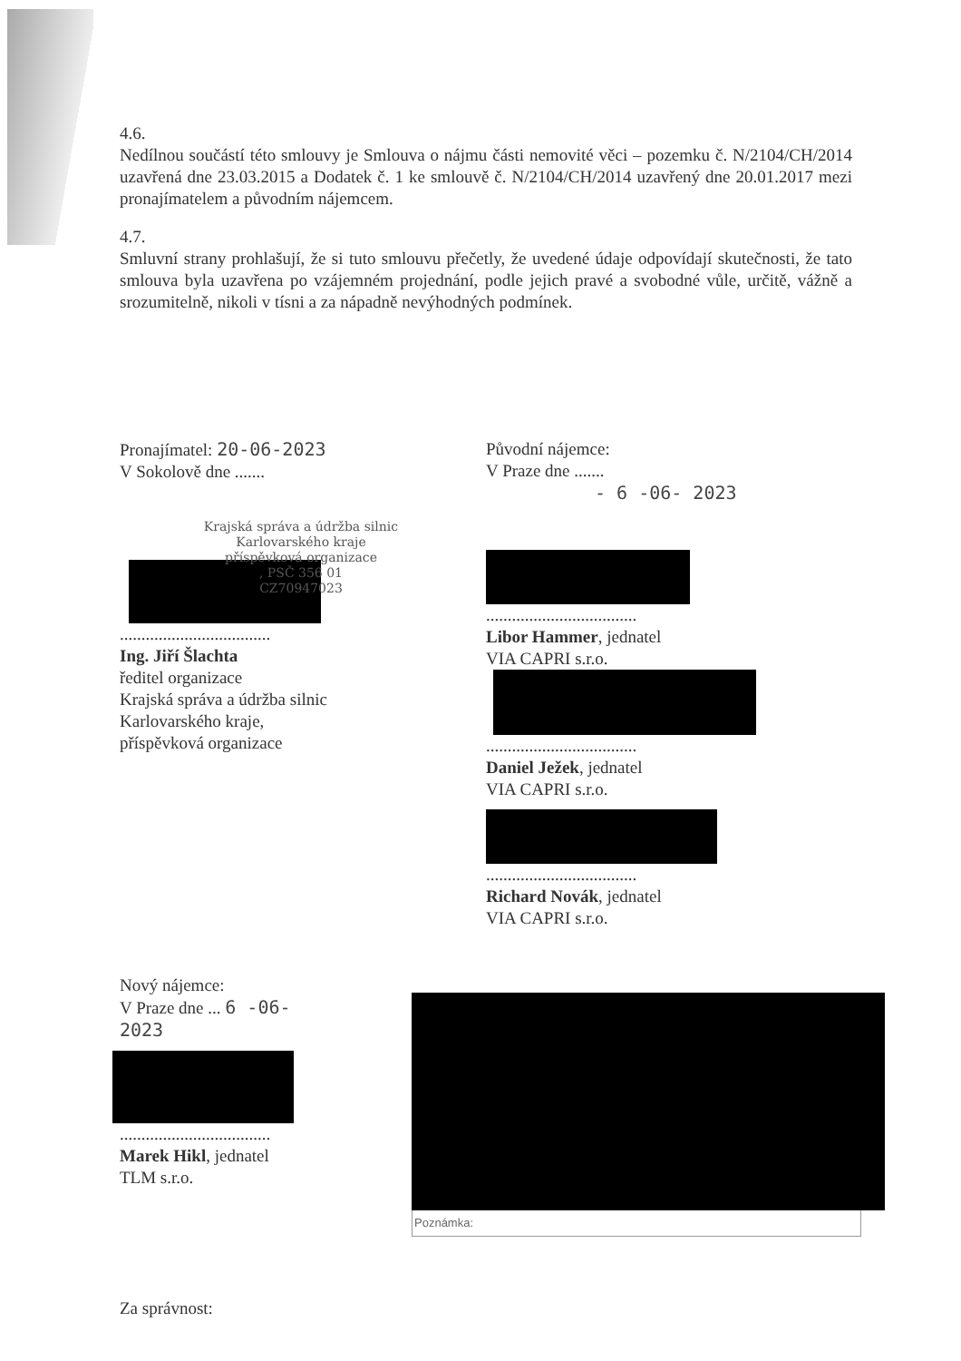4.6.
Nedílnou součástí této smlouvy je Smlouva o nájmu části nemovité věci – pozemku č. N/2104/CH/2014 uzavřená dne 23.03.2015 a Dodatek č. 1 ke smlouvě č. N/2104/CH/2014 uzavřený dne 20.01.2017 mezi pronajímatelem a původním nájemcem.
4.7.
Smluvní strany prohlašují, že si tuto smlouvu přečetly, že uvedené údaje odpovídají skutečnosti, že tato smlouva byla uzavřena po vzájemném projednání, podle jejich pravé a svobodné vůle, určitě, vážně a srozumitelně, nikoli v tísni a za nápadně nevýhodných podmínek.
Pronajímatel: 20-06-2023
V Sokolově dne .......
Krajská správa a údržba silnic
Karlovarského kraje
příspěvková organizace
, PSČ 356 01
CZ70947023
...................................
Ing. Jiří Šlachta
ředitel organizace
Krajská správa a údržba silnic
Karlovarského kraje,
příspěvková organizace
Původní nájemce:
V Praze dne .......
- 6 -06- 2023
...................................
Libor Hammer, jednatel
VIA CAPRI s.r.o.
...................................
Daniel Ježek, jednatel
VIA CAPRI s.r.o.
...................................
Richard Novák, jednatel
VIA CAPRI s.r.o.
Nový nájemce:
V Praze dne ... 6 -06- 2023
...................................
Marek Hikl, jednatel
TLM s.r.o.
Za správnost:
Poznámka: